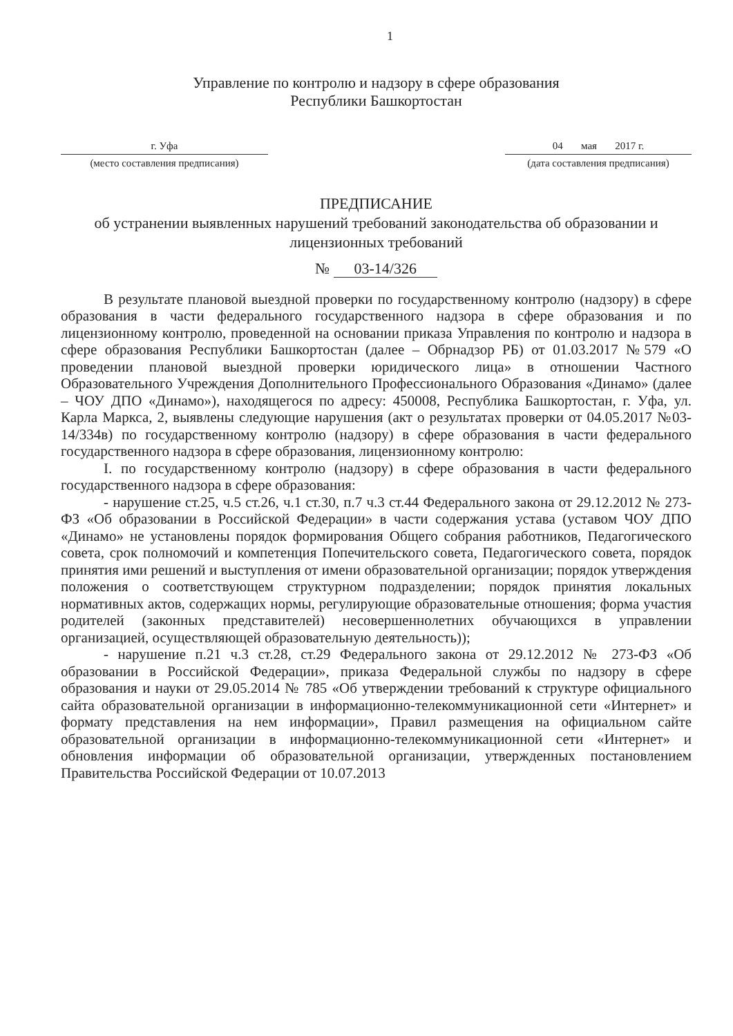1
Управление по контролю и надзору в сфере образования
Республики Башкортостан
г. Уфа
(место составления предписания)
04 мая 2017 г.
(дата составления предписания)
ПРЕДПИСАНИЕ
об устранении выявленных нарушений требований законодательства об образовании и лицензионных требований
№ 03-14/326
В результате плановой выездной проверки по государственному контролю (надзору) в сфере образования в части федерального государственного надзора в сфере образования и по лицензионному контролю, проведенной на основании приказа Управления по контролю и надзора в сфере образования Республики Башкортостан (далее – Обрнадзор РБ) от 01.03.2017 №579 «О проведении плановой выездной проверки юридического лица» в отношении Частного Образовательного Учреждения Дополнительного Профессионального Образования «Динамо» (далее – ЧОУ ДПО «Динамо»), находящегося по адресу: 450008, Республика Башкортостан, г. Уфа, ул. Карла Маркса, 2, выявлены следующие нарушения (акт о результатах проверки от 04.05.2017 №03-14/334в) по государственному контролю (надзору) в сфере образования в части федерального государственного надзора в сфере образования, лицензионному контролю:
I. по государственному контролю (надзору) в сфере образования в части федерального государственного надзора в сфере образования:
- нарушение ст.25, ч.5 ст.26, ч.1 ст.30, п.7 ч.3 ст.44 Федерального закона от 29.12.2012 № 273-ФЗ «Об образовании в Российской Федерации» в части содержания устава (уставом ЧОУ ДПО «Динамо» не установлены порядок формирования Общего собрания работников, Педагогического совета, срок полномочий и компетенция Попечительского совета, Педагогического совета, порядок принятия ими решений и выступления от имени образовательной организации; порядок утверждения положения о соответствующем структурном подразделении; порядок принятия локальных нормативных актов, содержащих нормы, регулирующие образовательные отношения; форма участия родителей (законных представителей) несовершеннолетних обучающихся в управлении организацией, осуществляющей образовательную деятельность));
- нарушение п.21 ч.3 ст.28, ст.29 Федерального закона от 29.12.2012 № 273-ФЗ «Об образовании в Российской Федерации», приказа Федеральной службы по надзору в сфере образования и науки от 29.05.2014 № 785 «Об утверждении требований к структуре официального сайта образовательной организации в информационно-телекоммуникационной сети «Интернет» и формату представления на нем информации», Правил размещения на официальном сайте образовательной организации в информационно-телекоммуникационной сети «Интернет» и обновления информации об образовательной организации, утвержденных постановлением Правительства Российской Федерации от 10.07.2013